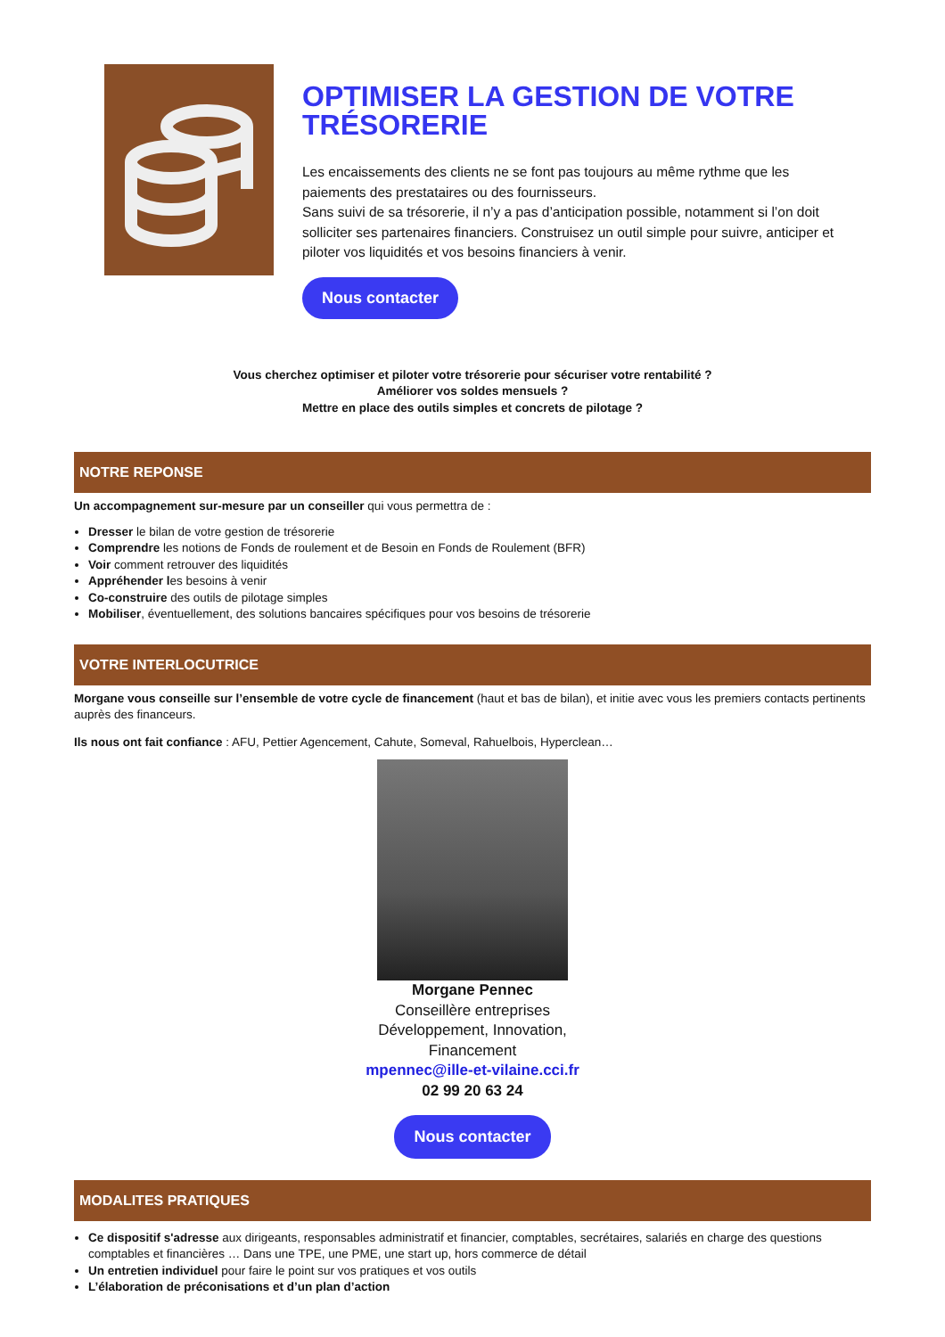OPTIMISER LA GESTION DE VOTRE TRÉSORERIE
Les encaissements des clients ne se font pas toujours au même rythme que les paiements des prestataires ou des fournisseurs.
Sans suivi de sa trésorerie, il n’y a pas d’anticipation possible, notamment si l’on doit solliciter ses partenaires financiers. Construisez un outil simple pour suivre, anticiper et piloter vos liquidités et vos besoins financiers à venir.
Nous contacter
Vous cherchez optimiser et piloter votre trésorerie pour sécuriser votre rentabilité ?
Améliorer vos soldes mensuels ?
Mettre en place des outils simples et concrets de pilotage ?
NOTRE REPONSE
Un accompagnement sur-mesure par un conseiller qui vous permettra de :
Dresser le bilan de votre gestion de trésorerie
Comprendre les notions de Fonds de roulement et de Besoin en Fonds de Roulement (BFR)
Voir comment retrouver des liquidités
Appréhender les besoins à venir
Co-construire des outils de pilotage simples
Mobiliser, éventuellement, des solutions bancaires spécifiques pour vos besoins de trésorerie
VOTRE INTERLOCUTRICE
Morgane vous conseille sur l’ensemble de votre cycle de financement (haut et bas de bilan), et initie avec vous les premiers contacts pertinents auprès des financeurs.
Ils nous ont fait confiance : AFU, Pettier Agencement, Cahute, Someval, Rahuelbois, Hyperclean…
Morgane Pennec
Conseillère entreprises
Développement, Innovation,
Financement
mpennec@ille-et-vilaine.cci.fr
02 99 20 63 24
Nous contacter
MODALITES PRATIQUES
Ce dispositif s'adresse aux dirigeants, responsables administratif et financier, comptables, secrétaires, salariés en charge des questions comptables et financières … Dans une TPE, une PME, une start up, hors commerce de détail
Un entretien individuel pour faire le point sur vos pratiques et vos outils
L’élaboration de préconisations et d’un plan d’action